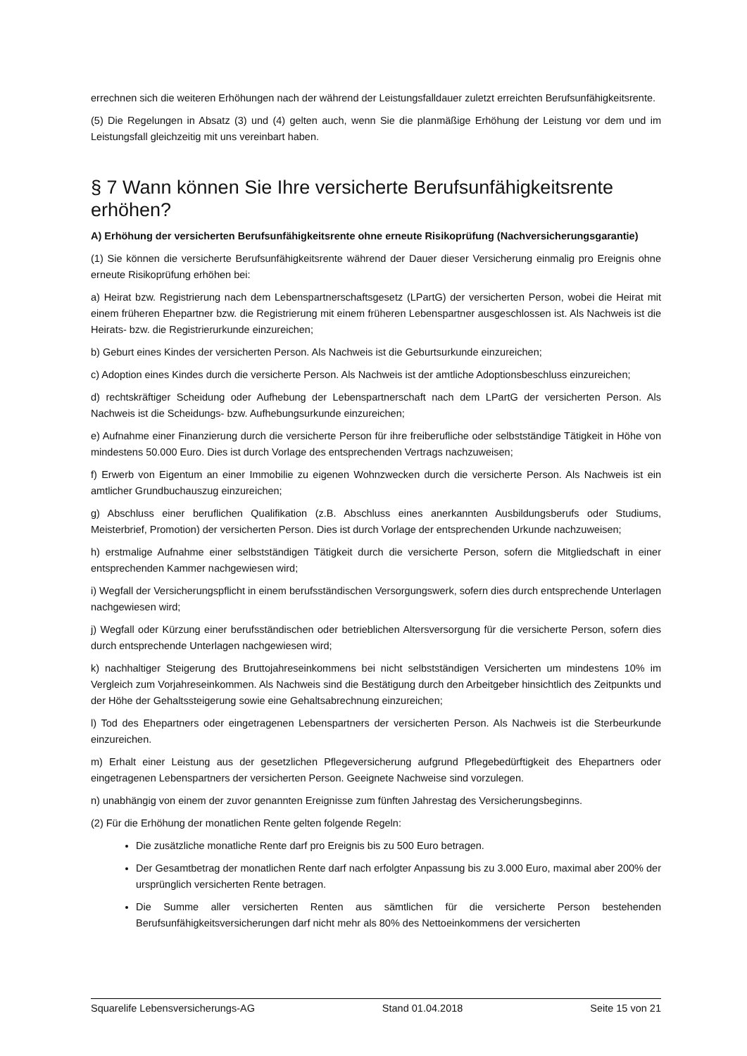errechnen sich die weiteren Erhöhungen nach der während der Leistungsfalldauer zuletzt erreichten Berufsunfähigkeitsrente.
(5) Die Regelungen in Absatz (3) und (4) gelten auch, wenn Sie die planmäßige Erhöhung der Leistung vor dem und im Leistungsfall gleichzeitig mit uns vereinbart haben.
§ 7 Wann können Sie Ihre versicherte Berufsunfähigkeitsrente erhöhen?
A) Erhöhung der versicherten Berufsunfähigkeitsrente ohne erneute Risikoprüfung (Nachversicherungsgarantie)
(1) Sie können die versicherte Berufsunfähigkeitsrente während der Dauer dieser Versicherung einmalig pro Ereignis ohne erneute Risikoprüfung erhöhen bei:
a) Heirat bzw. Registrierung nach dem Lebenspartnerschaftsgesetz (LPartG) der versicherten Person, wobei die Heirat mit einem früheren Ehepartner bzw. die Registrierung mit einem früheren Lebenspartner ausgeschlossen ist. Als Nachweis ist die Heirats- bzw. die Registrierurkunde einzureichen;
b) Geburt eines Kindes der versicherten Person. Als Nachweis ist die Geburtsurkunde einzureichen;
c) Adoption eines Kindes durch die versicherte Person. Als Nachweis ist der amtliche Adoptionsbeschluss einzureichen;
d) rechtskräftiger Scheidung oder Aufhebung der Lebenspartnerschaft nach dem LPartG der versicherten Person. Als Nachweis ist die Scheidungs- bzw. Aufhebungsurkunde einzureichen;
e) Aufnahme einer Finanzierung durch die versicherte Person für ihre freiberufliche oder selbstständige Tätigkeit in Höhe von mindestens 50.000 Euro. Dies ist durch Vorlage des entsprechenden Vertrags nachzuweisen;
f) Erwerb von Eigentum an einer Immobilie zu eigenen Wohnzwecken durch die versicherte Person. Als Nachweis ist ein amtlicher Grundbuchauszug einzureichen;
g) Abschluss einer beruflichen Qualifikation (z.B. Abschluss eines anerkannten Ausbildungsberufs oder Studiums, Meisterbrief, Promotion) der versicherten Person. Dies ist durch Vorlage der entsprechenden Urkunde nachzuweisen;
h) erstmalige Aufnahme einer selbstständigen Tätigkeit durch die versicherte Person, sofern die Mitgliedschaft in einer entsprechenden Kammer nachgewiesen wird;
i) Wegfall der Versicherungspflicht in einem berufsständischen Versorgungswerk, sofern dies durch entsprechende Unterlagen nachgewiesen wird;
j) Wegfall oder Kürzung einer berufsständischen oder betrieblichen Altersversorgung für die versicherte Person, sofern dies durch entsprechende Unterlagen nachgewiesen wird;
k) nachhaltiger Steigerung des Bruttojahreseinkommens bei nicht selbstständigen Versicherten um mindestens 10% im Vergleich zum Vorjahreseinkommen. Als Nachweis sind die Bestätigung durch den Arbeitgeber hinsichtlich des Zeitpunkts und der Höhe der Gehaltssteigerung sowie eine Gehaltsabrechnung einzureichen;
l) Tod des Ehepartners oder eingetragenen Lebenspartners der versicherten Person. Als Nachweis ist die Sterbeurkunde einzureichen.
m) Erhalt einer Leistung aus der gesetzlichen Pflegeversicherung aufgrund Pflegebedürftigkeit des Ehepartners oder eingetragenen Lebenspartners der versicherten Person. Geeignete Nachweise sind vorzulegen.
n) unabhängig von einem der zuvor genannten Ereignisse zum fünften Jahrestag des Versicherungsbeginns.
(2) Für die Erhöhung der monatlichen Rente gelten folgende Regeln:
Die zusätzliche monatliche Rente darf pro Ereignis bis zu 500 Euro betragen.
Der Gesamtbetrag der monatlichen Rente darf nach erfolgter Anpassung bis zu 3.000 Euro, maximal aber 200% der ursprünglich versicherten Rente betragen.
Die Summe aller versicherten Renten aus sämtlichen für die versicherte Person bestehenden Berufsunfähigkeitsversicherungen darf nicht mehr als 80% des Nettoeinkommens der versicherten
Squarelife Lebensversicherungs-AG Stand 01.04.2018 Seite 15 von 21